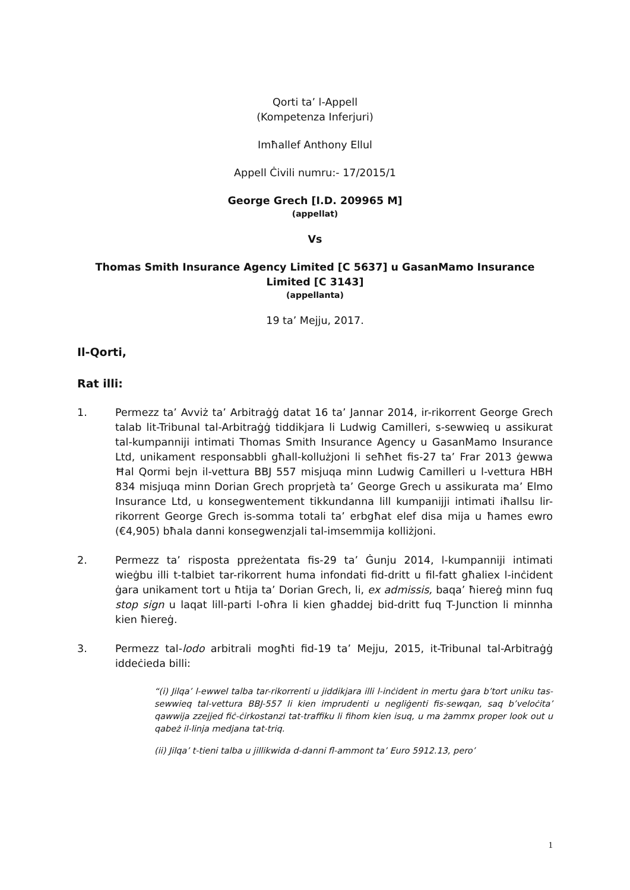Qorti ta’ l-Appell
(Kompetenza Inferjuri)
Imħallef Anthony Ellul
Appell Ċivili numru:- 17/2015/1
George Grech [I.D. 209965 M]
(appellat)
Vs
Thomas Smith Insurance Agency Limited [C 5637] u GasanMamo Insurance Limited [C 3143]
(appellanta)
19 ta’ Mejju, 2017.
Il-Qorti,
Rat illi:
1. Permezz ta’ Avviż ta’ Arbitraġġ datat 16 ta’ Jannar 2014, ir-rikorrent George Grech talab lit-Tribunal tal-Arbitraġġ tiddikjara li Ludwig Camilleri, s-sewwieq u assikurat tal-kumpanniji intimati Thomas Smith Insurance Agency u GasanMamo Insurance Ltd, unikament responsabbli għall-kollużjoni li seħħet fis-27 ta’ Frar 2013 ġewwa Ħal Qormi bejn il-vettura BBJ 557 misjuqa minn Ludwig Camilleri u l-vettura HBH 834 misjuqa minn Dorian Grech proprjetà ta’ George Grech u assikurata ma’ Elmo Insurance Ltd, u konsegwentement tikkundanna lill kumpanijji intimati iħallsu lir-rikorrent George Grech is-somma totali ta’ erbgħat elef disa mija u ħames ewro (€4,905) bħala danni konsegwenzjali tal-imsemmija kolliżjoni.
2. Permezz ta’ risposta ppreżentata fis-29 ta’ Ġunju 2014, l-kumpanniji intimati wieġbu illi t-talbiet tar-rikorrent huma infondati fid-dritt u fil-fatt għaliex l-inċident ġara unikament tort u ħtija ta’ Dorian Grech, li, ex admissis, baqa’ ħiereġ minn fuq stop sign u laqat lill-parti l-oħra li kien għaddej bid-dritt fuq T-Junction li minnha kien ħiereġ.
3. Permezz tal-lodo arbitrali mogħti fid-19 ta’ Mejju, 2015, it-Tribunal tal-Arbitraġġ iddeċieda billi:
“(i) Jilqa’ l-ewwel talba tar-rikorrenti u jiddikjara illi l-inċident in mertu ġara b’tort uniku tas-sewwieq tal-vettura BBJ-557 li kien imprudenti u negliġenti fis-sewqan, saq b’veloċita’ qawwija zzejjed fiċ-ċirkostanzi tat-traffiku li fihom kien isuq, u ma żammx proper look out u qabeż il-linja medjana tat-triq.
(ii) Jilqa’ t-tieni talba u jillikwida d-danni fl-ammont ta’ Euro 5912.13, pero’
1